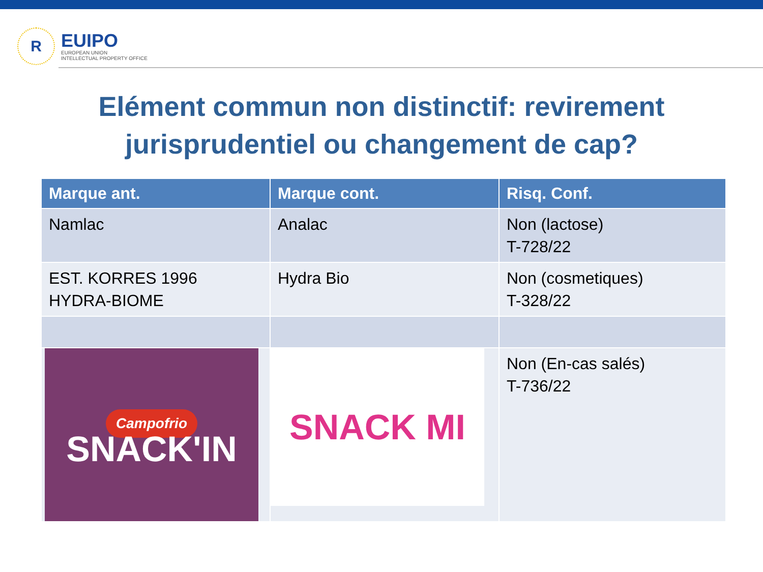R
EUIPO
EUROPEAN UNION
INTELLECTUAL PROPERTY OFFICE
Elément commun non distinctif: revirement
jurisprudentiel ou changement de cap?
| Marque ant. | Marque cont. | Risq. Conf. |
| --- | --- | --- |
| Namlac | Analac | Non (lactose) T-728/22 |
| EST. KORRES 1996 HYDRA-BIOME | Hydra Bio | Non (cosmetiques) T-328/22 |
| Campofrio SNACK'IN | SNACK MI | Non (En-cas salés) T-736/22 |